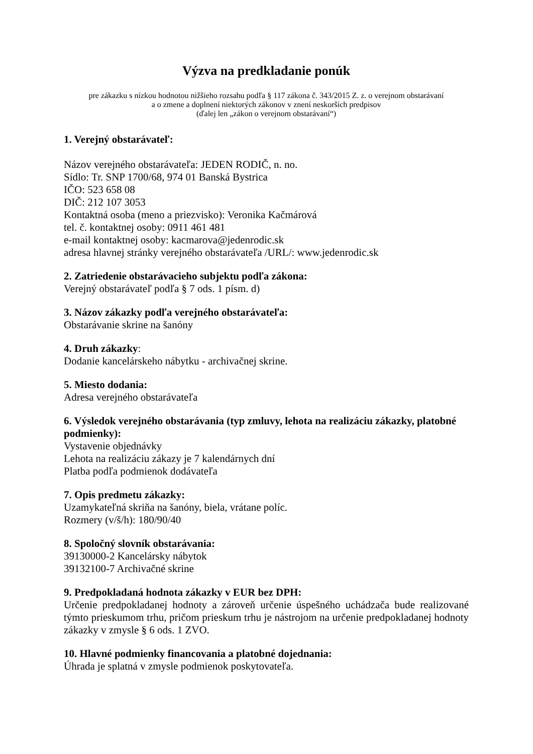Výzva na predkladanie ponúk
pre zákazku s nízkou hodnotou nižšieho rozsahu podľa § 117 zákona č. 343/2015 Z. z. o verejnom obstarávaní
a o zmene a doplnení niektorých zákonov v znení neskorších predpisov
(ďalej len „zákon o verejnom obstarávaní“)
1. Verejný obstarávateľ:
Názov verejného obstarávateľa: JEDEN RODIČ, n. no.
Sídlo: Tr. SNP 1700/68, 974 01 Banská Bystrica
IČO: 523 658 08
DIČ: 212 107 3053
Kontaktná osoba (meno a priezvisko): Veronika Kačmárová
tel. č. kontaktnej osoby: 0911 461 481
e-mail kontaktnej osoby: kacmarova@jedenrodic.sk
adresa hlavnej stránky verejného obstarávateľa /URL/: www.jedenrodic.sk
2. Zatriedenie obstarávacieho subjektu podľa zákona:
Verejný obstarávateľ podľa § 7 ods. 1 písm. d)
3. Názov zákazky podľa verejného obstarávateľa:
Obstarávanie skrine na šanóny
4. Druh zákazky:
Dodanie kancelárskeho nábytku - archivačnej skrine.
5. Miesto dodania:
Adresa verejného obstarávateľa
6. Výsledok verejného obstarávania (typ zmluvy, lehota na realizáciu zákazky, platobné podmienky):
Vystavenie objednávky
Lehota na realizáciu zákazy je 7 kalendárnych dní
Platba podľa podmienok dodávateľa
7. Opis predmetu zákazky:
Uzamykateľná skriňa na šanóny, biela, vrátane políc.
Rozmery (v/š/h): 180/90/40
8. Spoločný slovník obstarávania:
39130000-2 Kancelársky nábytok
39132100-7 Archivačné skrine
9. Predpokladaná hodnota zákazky v EUR bez DPH:
Určenie predpokladanej hodnoty a zároveň určenie úspešného uchádzača bude realizované týmto prieskumom trhu, pričom prieskum trhu je nástrojom na určenie predpokladanej hodnoty zákazky v zmysle § 6 ods. 1 ZVO.
10. Hlavné podmienky financovania a platobné dojednania:
Úhrada je splatná v zmysle podmienok poskytovateľa.